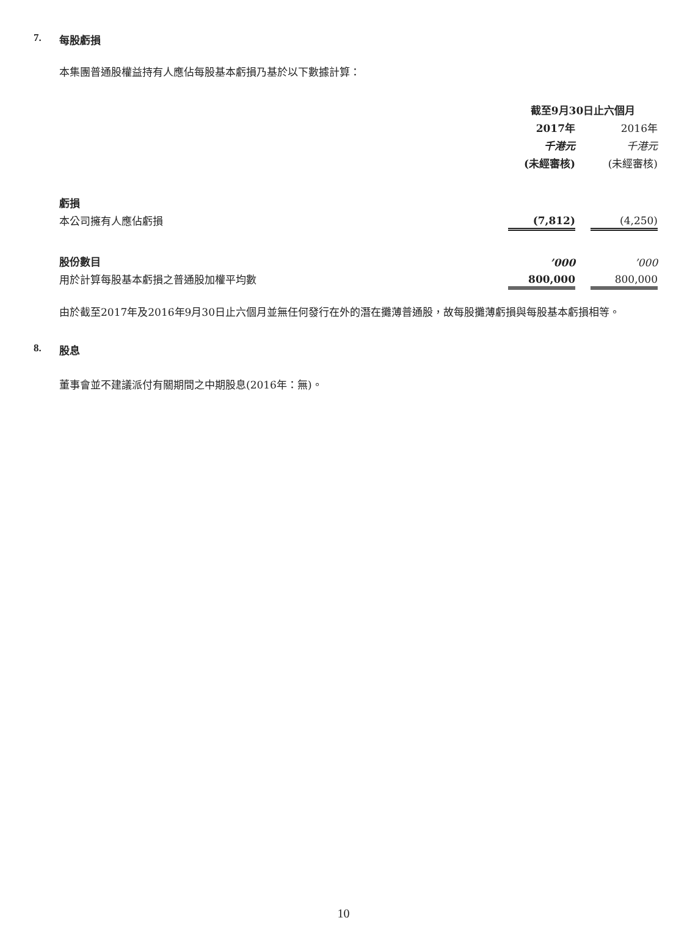7. 每股虧損
本集團普通股權益持有人應佔每股基本虧損乃基於以下數據計算：
| | 截至9月30日止六個月 | | |
| | 2017年 | | 2016年 |
| | 千港元 | | 千港元 |
| | (未經審核) | | (未經審核) |
| 虧損 | | | |
| 本公司擁有人應佔虧損 | (7,812) | | (4,250) |
| 股份數目 | ’000 | | ’000 |
| 用於計算每股基本虧損之普通股加權平均數 | 800,000 | | 800,000 |
由於截至2017年及2016年9月30日止六個月並無任何發行在外的潛在攤薄普通股，故每股攤薄虧損與每股基本虧損相等。
8. 股息
董事會並不建議派付有關期間之中期股息(2016年：無)。
10